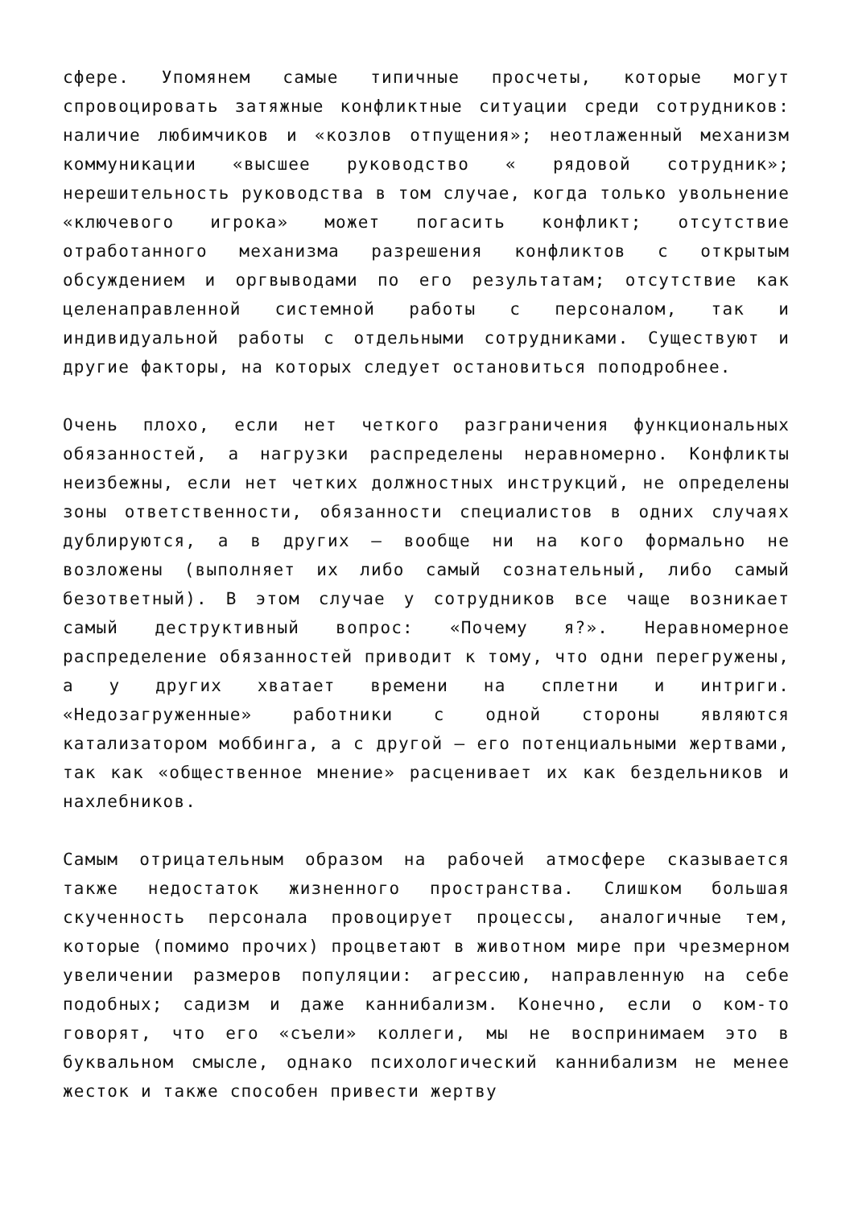сфере. Упомянем самые типичные просчеты, которые могут спровоцировать затяжные конфликтные ситуации среди сотрудников: наличие любимчиков и «козлов отпущения»; неотлаженный механизм коммуникации «высшее руководство « рядовой сотрудник»; нерешительность руководства в том случае, когда только увольнение «ключевого игрока» может погасить конфликт; отсутствие отработанного механизма разрешения конфликтов с открытым обсуждением и оргвыводами по его результатам; отсутствие как целенаправленной системной работы с персоналом, так и индивидуальной работы с отдельными сотрудниками. Существуют и другие факторы, на которых следует остановиться поподробнее.
Очень плохо, если нет четкого разграничения функциональных обязанностей, а нагрузки распределены неравномерно. Конфликты неизбежны, если нет четких должностных инструкций, не определены зоны ответственности, обязанности специалистов в одних случаях дублируются, а в других — вообще ни на кого формально не возложены (выполняет их либо самый сознательный, либо самый безответный). В этом случае у сотрудников все чаще возникает самый деструктивный вопрос: «Почему я?». Неравномерное распределение обязанностей приводит к тому, что одни перегружены, а у других хватает времени на сплетни и интриги. «Недозагруженные» работники с одной стороны являются катализатором моббинга, а с другой — его потенциальными жертвами, так как «общественное мнение» расценивает их как бездельников и нахлебников.
Самым отрицательным образом на рабочей атмосфере сказывается также недостаток жизненного пространства. Слишком большая скученность персонала провоцирует процессы, аналогичные тем, которые (помимо прочих) процветают в животном мире при чрезмерном увеличении размеров популяции: агрессию, направленную на себе подобных; садизм и даже каннибализм. Конечно, если о ком-то говорят, что его «съели» коллеги, мы не воспринимаем это в буквальном смысле, однако психологический каннибализм не менее жесток и также способен привести жертву